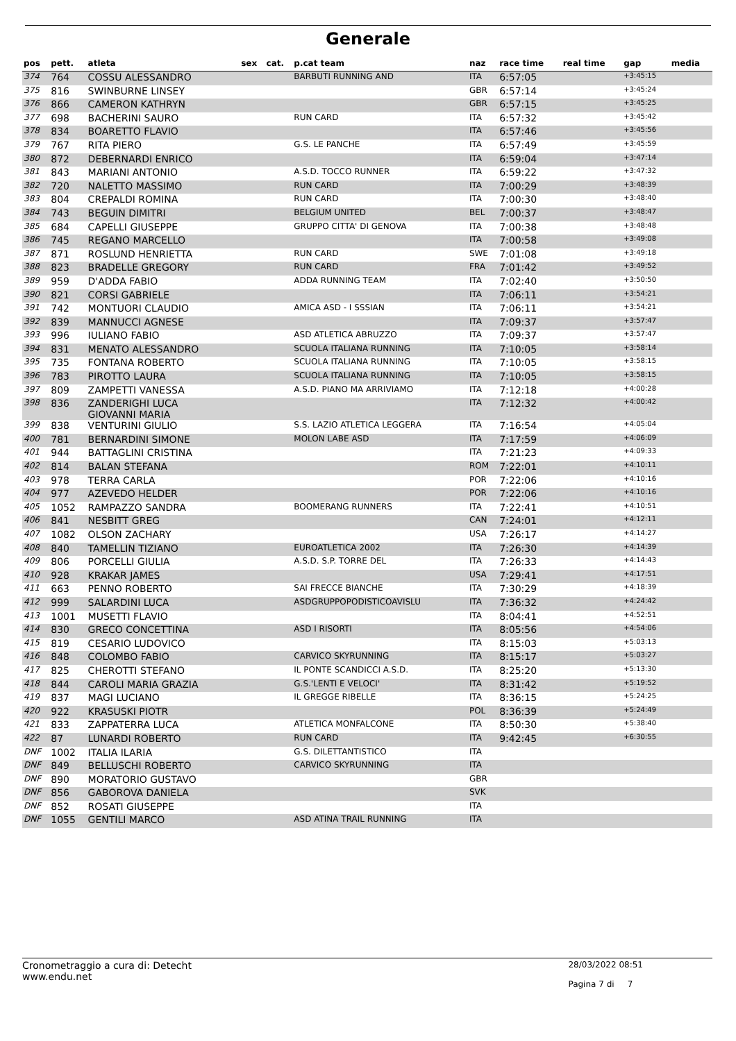Generale
| pos | pett. | atleta | sex | cat. | p.cat team | naz | race time | real time | gap | media |
| --- | --- | --- | --- | --- | --- | --- | --- | --- | --- | --- |
| 374 | 764 | COSSU ALESSANDRO | | | BARBUTI RUNNING AND | ITA | 6:57:05 | | +3:45:15 | |
| 375 | 816 | SWINBURNE LINSEY | | | | GBR | 6:57:14 | | +3:45:24 | |
| 376 | 866 | CAMERON KATHRYN | | | | GBR | 6:57:15 | | +3:45:25 | |
| 377 | 698 | BACHERINI SAURO | | | RUN CARD | ITA | 6:57:32 | | +3:45:42 | |
| 378 | 834 | BOARETTO FLAVIO | | | | ITA | 6:57:46 | | +3:45:56 | |
| 379 | 767 | RITA PIERO | | | G.S. LE PANCHE | ITA | 6:57:49 | | +3:45:59 | |
| 380 | 872 | DEBERNARDI ENRICO | | | | ITA | 6:59:04 | | +3:47:14 | |
| 381 | 843 | MARIANI ANTONIO | | | A.S.D. TOCCO RUNNER | ITA | 6:59:22 | | +3:47:32 | |
| 382 | 720 | NALETTO MASSIMO | | | RUN CARD | ITA | 7:00:29 | | +3:48:39 | |
| 383 | 804 | CREPALDI ROMINA | | | RUN CARD | ITA | 7:00:30 | | +3:48:40 | |
| 384 | 743 | BEGUIN DIMITRI | | | BELGIUM UNITED | BEL | 7:00:37 | | +3:48:47 | |
| 385 | 684 | CAPELLI GIUSEPPE | | | GRUPPO CITTA' DI GENOVA | ITA | 7:00:38 | | +3:48:48 | |
| 386 | 745 | REGANO MARCELLO | | | | ITA | 7:00:58 | | +3:49:08 | |
| 387 | 871 | ROSLUND HENRIETTA | | | RUN CARD | SWE | 7:01:08 | | +3:49:18 | |
| 388 | 823 | BRADELLE GREGORY | | | RUN CARD | FRA | 7:01:42 | | +3:49:52 | |
| 389 | 959 | D'ADDA FABIO | | | ADDA RUNNING TEAM | ITA | 7:02:40 | | +3:50:50 | |
| 390 | 821 | CORSI GABRIELE | | | | ITA | 7:06:11 | | +3:54:21 | |
| 391 | 742 | MONTUORI CLAUDIO | | | AMICA ASD - I SSSIAN | ITA | 7:06:11 | | +3:54:21 | |
| 392 | 839 | MANNUCCI AGNESE | | | | ITA | 7:09:37 | | +3:57:47 | |
| 393 | 996 | IULIANO FABIO | | | ASD ATLETICA ABRUZZO | ITA | 7:09:37 | | +3:57:47 | |
| 394 | 831 | MENATO ALESSANDRO | | | SCUOLA ITALIANA RUNNING | ITA | 7:10:05 | | +3:58:14 | |
| 395 | 735 | FONTANA ROBERTO | | | SCUOLA ITALIANA RUNNING | ITA | 7:10:05 | | +3:58:15 | |
| 396 | 783 | PIROTTO LAURA | | | SCUOLA ITALIANA RUNNING | ITA | 7:10:05 | | +3:58:15 | |
| 397 | 809 | ZAMPETTI VANESSA | | | A.S.D. PIANO MA ARRIVIAMO | ITA | 7:12:18 | | +4:00:28 | |
| 398 | 836 | ZANDERIGHI LUCA GIOVANNI MARIA | | | | ITA | 7:12:32 | | +4:00:42 | |
| 399 | 838 | VENTURINI GIULIO | | | S.S. LAZIO ATLETICA LEGGERA | ITA | 7:16:54 | | +4:05:04 | |
| 400 | 781 | BERNARDINI SIMONE | | | MOLON LABE ASD | ITA | 7:17:59 | | +4:06:09 | |
| 401 | 944 | BATTAGLINI CRISTINA | | | | ITA | 7:21:23 | | +4:09:33 | |
| 402 | 814 | BALAN STEFANA | | | | ROM | 7:22:01 | | +4:10:11 | |
| 403 | 978 | TERRA CARLA | | | | POR | 7:22:06 | | +4:10:16 | |
| 404 | 977 | AZEVEDO HELDER | | | | POR | 7:22:06 | | +4:10:16 | |
| 405 | 1052 | RAMPAZZO SANDRA | | | BOOMERANG RUNNERS | ITA | 7:22:41 | | +4:10:51 | |
| 406 | 841 | NESBITT GREG | | | | CAN | 7:24:01 | | +4:12:11 | |
| 407 | 1082 | OLSON ZACHARY | | | | USA | 7:26:17 | | +4:14:27 | |
| 408 | 840 | TAMELLIN TIZIANO | | | EUROATLETICA 2002 | ITA | 7:26:30 | | +4:14:39 | |
| 409 | 806 | PORCELLI GIULIA | | | A.S.D. S.P. TORRE DEL | ITA | 7:26:33 | | +4:14:43 | |
| 410 | 928 | KRAKAR JAMES | | | | USA | 7:29:41 | | +4:17:51 | |
| 411 | 663 | PENNO ROBERTO | | | SAI FRECCE BIANCHE | ITA | 7:30:29 | | +4:18:39 | |
| 412 | 999 | SALARDINI LUCA | | | ASDGRUPPOPODISTICOAVISLU | ITA | 7:36:32 | | +4:24:42 | |
| 413 | 1001 | MUSETTI FLAVIO | | | | ITA | 8:04:41 | | +4:52:51 | |
| 414 | 830 | GRECO CONCETTINA | | | ASD I RISORTI | ITA | 8:05:56 | | +4:54:06 | |
| 415 | 819 | CESARIO LUDOVICO | | | | ITA | 8:15:03 | | +5:03:13 | |
| 416 | 848 | COLOMBO FABIO | | | CARVICO SKYRUNNING | ITA | 8:15:17 | | +5:03:27 | |
| 417 | 825 | CHEROTTI STEFANO | | | IL PONTE SCANDICCI A.S.D. | ITA | 8:25:20 | | +5:13:30 | |
| 418 | 844 | CAROLI MARIA GRAZIA | | | G.S.'LENTI E VELOCI' | ITA | 8:31:42 | | +5:19:52 | |
| 419 | 837 | MAGI LUCIANO | | | IL GREGGE RIBELLE | ITA | 8:36:15 | | +5:24:25 | |
| 420 | 922 | KRASUSKI PIOTR | | | | POL | 8:36:39 | | +5:24:49 | |
| 421 | 833 | ZAPPATERRA LUCA | | | ATLETICA MONFALCONE | ITA | 8:50:30 | | +5:38:40 | |
| 422 | 87 | LUNARDI ROBERTO | | | RUN CARD | ITA | 9:42:45 | | +6:30:55 | |
| DNF | 1002 | ITALIA ILARIA | | | G.S. DILETTANTISTICO | ITA | | | | |
| DNF | 849 | BELLUSCHI ROBERTO | | | CARVICO SKYRUNNING | ITA | | | | |
| DNF | 890 | MORATORIO GUSTAVO | | | | GBR | | | | |
| DNF | 856 | GABOROVA DANIELA | | | | SVK | | | | |
| DNF | 852 | ROSATI GIUSEPPE | | | | ITA | | | | |
| DNF | 1055 | GENTILI MARCO | | | ASD ATINA TRAIL RUNNING | ITA | | | | |
Cronometraggio a cura di: Detecht
www.endu.net
28/03/2022 08:51
Pagina 7 di 7